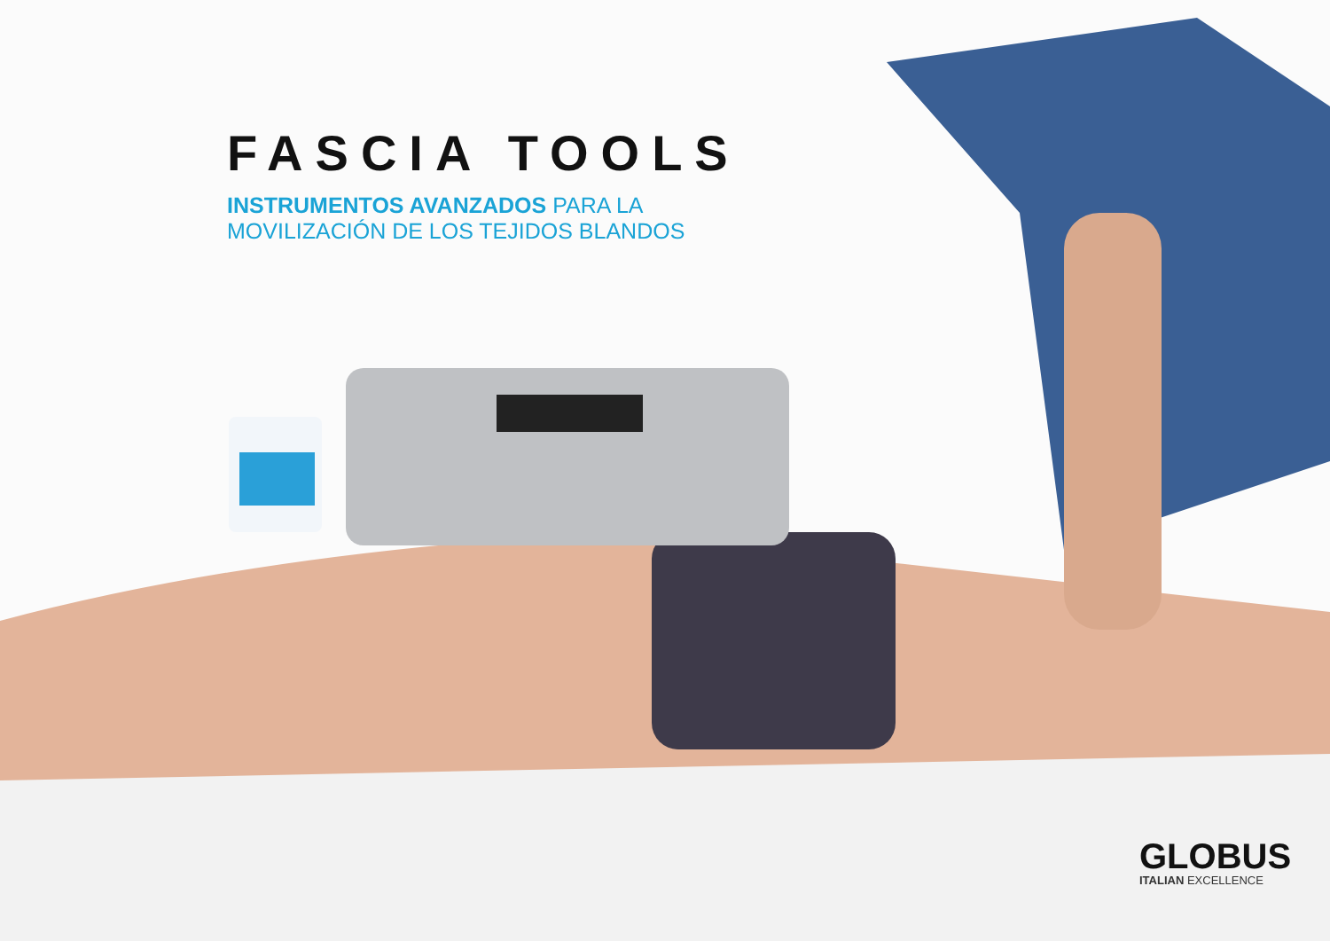FASCIA TOOLS
INSTRUMENTOS AVANZADOS PARA LA
MOVILIZACIÓN DE LOS TEJIDOS BLANDOS
GLOBUS
ITALIAN EXCELLENCE